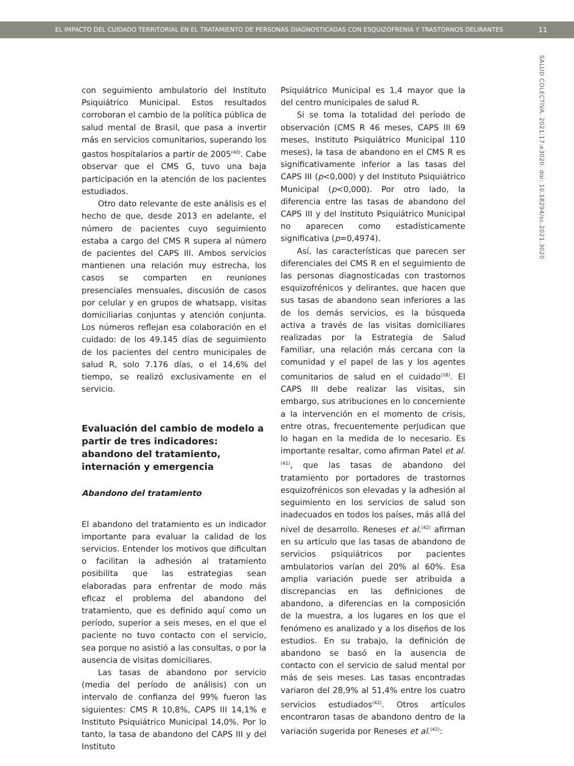EL IMPACTO DEL CUIDADO TERRITORIAL EN EL TRATAMIENTO DE PERSONAS DIAGNOSTICADAS CON ESQUIZOFRENIA Y TRASTORNOS DELIRANTES 11
SALUD COLECTIVA. 2021;17:e3020. doi: 10.18294/sc.2021.3020
con seguimiento ambulatorio del Instituto Psiquiátrico Municipal. Estos resultados corroboran el cambio de la política pública de salud mental de Brasil, que pasa a invertir más en servicios comunitarios, superando los gastos hospitalarios a partir de 2005<sup>(40)</sup>. Cabe observar que el CMS G, tuvo una baja participación en la atención de los pacientes estudiados.
Otro dato relevante de este análisis es el hecho de que, desde 2013 en adelante, el número de pacientes cuyo seguimiento estaba a cargo del CMS R supera al número de pacientes del CAPS III. Ambos servicios mantienen una relación muy estrecha, los casos se comparten en reuniones presenciales mensuales, discusión de casos por celular y en grupos de whatsapp, visitas domiciliarias conjuntas y atención conjunta. Los números reflejan esa colaboración en el cuidado: de los 49.145 días de seguimiento de los pacientes del centro municipales de salud R, solo 7.176 días, o el 14,6% del tiempo, se realizó exclusivamente en el servicio.
Evaluación del cambio de modelo a partir de tres indicadores: abandono del tratamiento, internación y emergencia
Abandono del tratamiento
El abandono del tratamiento es un indicador importante para evaluar la calidad de los servicios. Entender los motivos que dificultan o facilitan la adhesión al tratamiento posibilita que las estrategias sean elaboradas para enfrentar de modo más eficaz el problema del abandono del tratamiento, que es definido aquí como un período, superior a seis meses, en el que el paciente no tuvo contacto con el servicio, sea porque no asistió a las consultas, o por la ausencia de visitas domiciliares.
Las tasas de abandono por servicio (media del período de análisis) con un intervalo de confianza del 99% fueron las siguientes: CMS R 10,8%, CAPS III 14,1% e Instituto Psiquiátrico Municipal 14,0%. Por lo tanto, la tasa de abandono del CAPS III y del Instituto
Psiquiátrico Municipal es 1,4 mayor que la del centro municipales de salud R.
Si se toma la totalidad del período de observación (CMS R 46 meses, CAPS III 69 meses, Instituto Psiquiátrico Municipal 110 meses), la tasa de abandono en el CMS R es significativamente inferior a las tasas del CAPS III (p<0,000) y del Instituto Psiquiátrico Municipal (p<0,000). Por otro lado, la diferencia entre las tasas de abandono del CAPS III y del Instituto Psiquiátrico Municipal no aparecen como estadísticamente significativa (p=0,4974).
Así, las características que parecen ser diferenciales del CMS R en el seguimiento de las personas diagnosticadas con trastornos esquizofrénicos y delirantes, que hacen que sus tasas de abandono sean inferiores a las de los demás servicios, es la búsqueda activa a través de las visitas domiciliares realizadas por la Estrategia de Salud Familiar, una relación más cercana con la comunidad y el papel de las y los agentes comunitarios de salud en el cuidado<sup>(18)</sup>. El CAPS III debe realizar las visitas, sin embargo, sus atribuciones en lo concerniente a la intervención en el momento de crisis, entre otras, frecuentemente perjudican que lo hagan en la medida de lo necesario. Es importante resaltar, como afirman Patel et al.<sup>(41)</sup>, que las tasas de abandono del tratamiento por portadores de trastornos esquizofrénicos son elevadas y la adhesión al seguimiento en los servicios de salud son inadecuados en todos los países, más allá del nivel de desarrollo. Reneses et al.<sup>(42)</sup> afirman en su artículo que las tasas de abandono de servicios psiquiátricos por pacientes ambulatorios varían del 20% al 60%. Esa amplia variación puede ser atribuida a discrepancias en las definiciones de abandono, a diferencias en la composición de la muestra, a los lugares en los que el fenómeno es analizado y a los diseños de los estudios. En su trabajo, la definición de abandono se basó en la ausencia de contacto con el servicio de salud mental por más de seis meses. Las tasas encontradas variaron del 28,9% al 51,4% entre los cuatro servicios estudiados<sup>(42)</sup>. Otros artículos encontraron tasas de abandono dentro de la variación sugerida por Reneses et al.<sup>(42)</sup>: